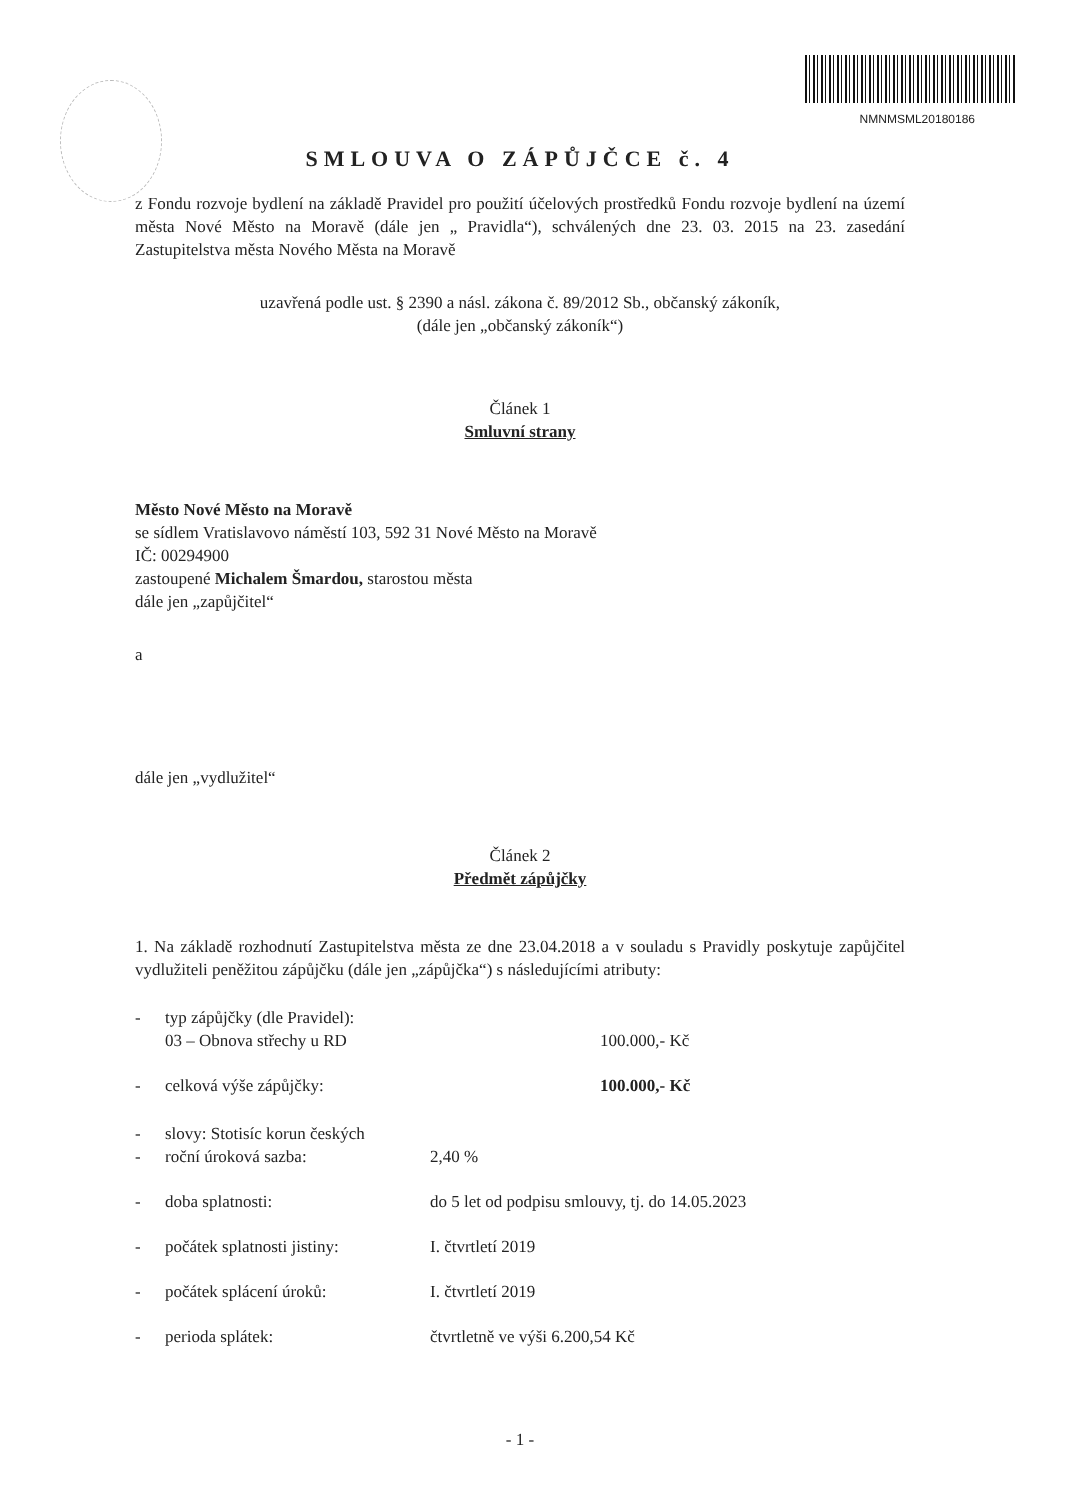NMNMSML20180186
SMLOUVA O ZÁPŮJČCE č. 4
z Fondu rozvoje bydlení na základě Pravidel pro použití účelových prostředků Fondu rozvoje bydlení na území města Nové Město na Moravě (dále jen „ Pravidla“), schválených dne 23. 03. 2015 na 23. zasedání Zastupitelstva města Nového Města na Moravě
uzavřená podle ust. § 2390 a násl. zákona č. 89/2012 Sb., občanský zákoník,
(dále jen „občanský zákoník“)
Článek 1
Smluvní strany
Město Nové Město na Moravě
se sídlem Vratislavovo náměstí 103, 592 31 Nové Město na Moravě
IČ: 00294900
zastoupené Michalem Šmardou, starostou města
dále jen „zapůjčitel“
a
dále jen „vydlužitel“
Článek 2
Předmět zápůjčky
1. Na základě rozhodnutí Zastupitelstva města ze dne 23.04.2018 a v souladu s Pravidly poskytuje zapůjčitel vydlužiteli peněžitou zápůjčku (dále jen „zápůjčka“) s následujícími atributy:
- typ zápůjčky (dle Pravidel):
03 – Obnova střechy u RD
100.000,- Kč
- celková výše zápůjčky: 100.000,- Kč
- slovy: Stotisíc korun českých
- roční úroková sazba: 2,40 %
- doba splatnosti: do 5 let od podpisu smlouvy, tj. do 14.05.2023
- počátek splatnosti jistiny: I. čtvrtletí 2019
- počátek splácení úroků: I. čtvrtletí 2019
- perioda splátek: čtvrtletně ve výši 6.200,54 Kč
- 1 -